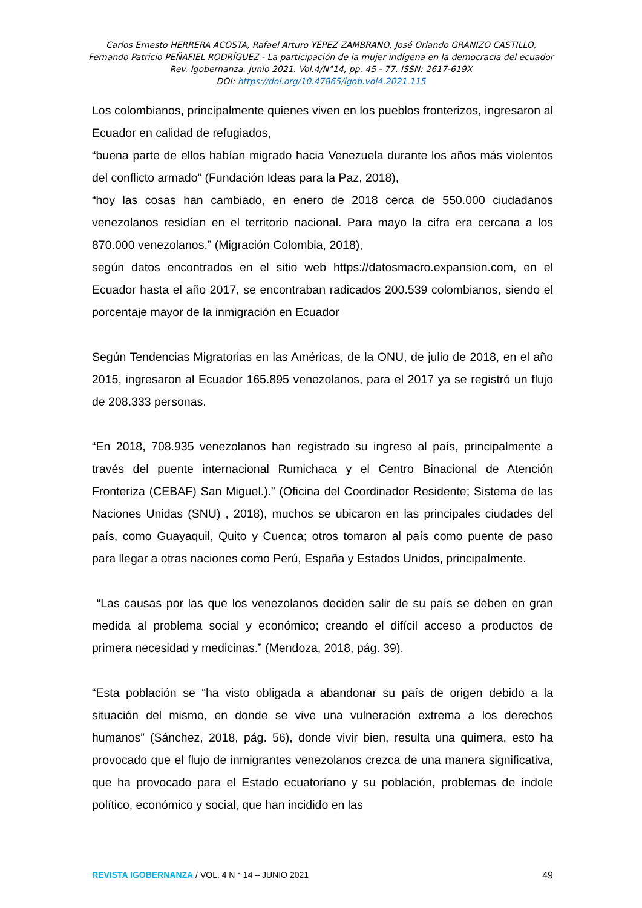Carlos Ernesto HERRERA ACOSTA, Rafael Arturo YÉPEZ ZAMBRANO, José Orlando GRANIZO CASTILLO,
Fernando Patricio PEÑAFIEL RODRÍGUEZ - La participación de la mujer indígena en la democracia del ecuador
Rev. Igobernanza. Junio 2021. Vol.4/N°14, pp. 45 - 77. ISSN: 2617-619X
DOI: https://doi.org/10.47865/igob.vol4.2021.115
Los colombianos, principalmente quienes viven en los pueblos fronterizos, ingresaron al Ecuador en calidad de refugiados,
“buena parte de ellos habían migrado hacia Venezuela durante los años más violentos del conflicto armado” (Fundación Ideas para la Paz, 2018),
“hoy las cosas han cambiado, en enero de 2018 cerca de 550.000 ciudadanos venezolanos residían en el territorio nacional. Para mayo la cifra era cercana a los 870.000 venezolanos.” (Migración Colombia, 2018),
según datos encontrados en el sitio web https://datosmacro.expansion.com, en el Ecuador hasta el año 2017, se encontraban radicados 200.539 colombianos, siendo el porcentaje mayor de la inmigración en Ecuador
Según Tendencias Migratorias en las Américas, de la ONU, de julio de 2018, en el año 2015, ingresaron al Ecuador 165.895 venezolanos, para el 2017 ya se registró un flujo de 208.333 personas.
“En 2018, 708.935 venezolanos han registrado su ingreso al país, principalmente a través del puente internacional Rumichaca y el Centro Binacional de Atención Fronteriza (CEBAF) San Miguel.).” (Oficina del Coordinador Residente; Sistema de las Naciones Unidas (SNU) , 2018), muchos se ubicaron en las principales ciudades del país, como Guayaquil, Quito y Cuenca; otros tomaron al país como puente de paso para llegar a otras naciones como Perú, España y Estados Unidos, principalmente.
“Las causas por las que los venezolanos deciden salir de su país se deben en gran medida al problema social y económico; creando el difícil acceso a productos de primera necesidad y medicinas.” (Mendoza, 2018, pág. 39).
“Esta población se “ha visto obligada a abandonar su país de origen debido a la situación del mismo, en donde se vive una vulneración extrema a los derechos humanos” (Sánchez, 2018, pág. 56), donde vivir bien, resulta una quimera, esto ha provocado que el flujo de inmigrantes venezolanos crezca de una manera significativa, que ha provocado para el Estado ecuatoriano y su población, problemas de índole político, económico y social, que han incidido en las
REVISTA IGOBERNANZA / VOL. 4 N ° 14 – JUNIO 2021 49